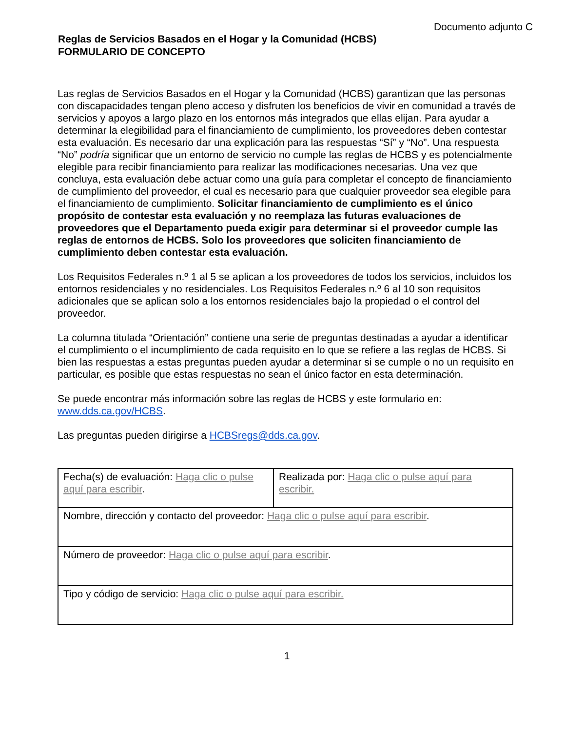Documento adjunto C
Reglas de Servicios Basados en el Hogar y la Comunidad (HCBS)
FORMULARIO DE CONCEPTO
Las reglas de Servicios Basados en el Hogar y la Comunidad (HCBS) garantizan que las personas con discapacidades tengan pleno acceso y disfruten los beneficios de vivir en comunidad a través de servicios y apoyos a largo plazo en los entornos más integrados que ellas elijan. Para ayudar a determinar la elegibilidad para el financiamiento de cumplimiento, los proveedores deben contestar esta evaluación. Es necesario dar una explicación para las respuestas “Sí” y “No”. Una respuesta “No” podría significar que un entorno de servicio no cumple las reglas de HCBS y es potencialmente elegible para recibir financiamiento para realizar las modificaciones necesarias. Una vez que concluya, esta evaluación debe actuar como una guía para completar el concepto de financiamiento de cumplimiento del proveedor, el cual es necesario para que cualquier proveedor sea elegible para el financiamiento de cumplimiento. Solicitar financiamiento de cumplimiento es el único propósito de contestar esta evaluación y no reemplaza las futuras evaluaciones de proveedores que el Departamento pueda exigir para determinar si el proveedor cumple las reglas de entornos de HCBS. Solo los proveedores que soliciten financiamiento de cumplimiento deben contestar esta evaluación.
Los Requisitos Federales n.º 1 al 5 se aplican a los proveedores de todos los servicios, incluidos los entornos residenciales y no residenciales. Los Requisitos Federales n.º 6 al 10 son requisitos adicionales que se aplican solo a los entornos residenciales bajo la propiedad o el control del proveedor.
La columna titulada “Orientación” contiene una serie de preguntas destinadas a ayudar a identificar el cumplimiento o el incumplimiento de cada requisito en lo que se refiere a las reglas de HCBS. Si bien las respuestas a estas preguntas pueden ayudar a determinar si se cumple o no un requisito en particular, es posible que estas respuestas no sean el único factor en esta determinación.
Se puede encontrar más información sobre las reglas de HCBS y este formulario en: www.dds.ca.gov/HCBS.
Las preguntas pueden dirigirse a HCBSregs@dds.ca.gov.
| Fecha(s) de evaluación: Haga clic o pulse aquí para escribir . | Realizada por: Haga clic o pulse aquí para escribir. |
| Nombre, dirección y contacto del proveedor: Haga clic o pulse aquí para escribir . | |
| Número de proveedor: Haga clic o pulse aquí para escribir . | |
| Tipo y código de servicio: Haga clic o pulse aquí para escribir. | |
1